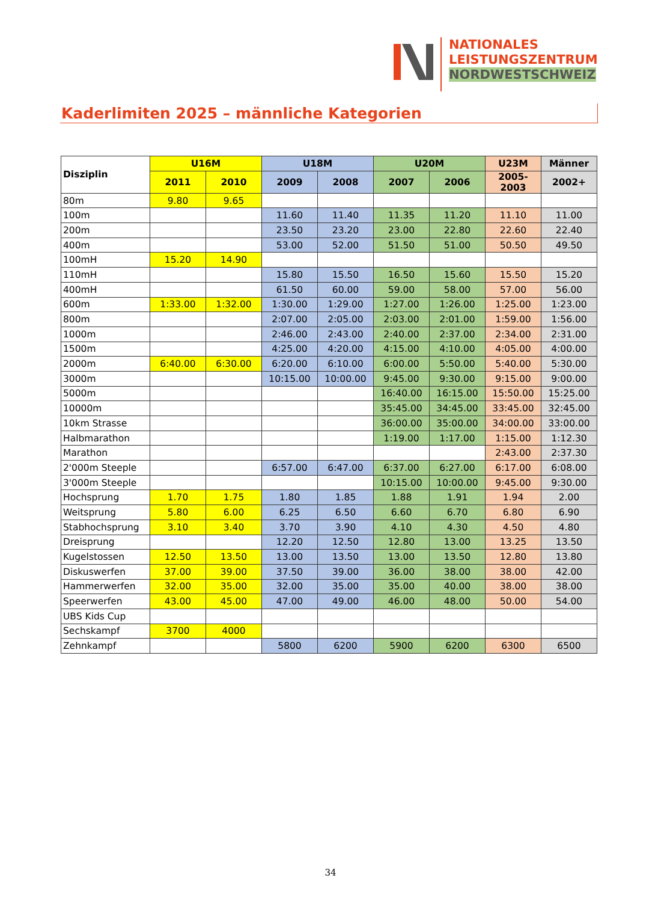NATIONALES
LEISTUNGSZENTRUM
NORDWESTSCHWEIZ
Kaderlimiten 2025 – männliche Kategorien
| Disziplin | U16M | | U18M | | U20M | | U23M | Männer |
| --- | --- | --- | --- | --- | --- | --- | --- | --- |
| | 2011 | 2010 | 2009 | 2008 | 2007 | 2006 | 2005-2003 | 2002+ |
| 80m | 9.80 | 9.65 | | | | | | |
| 100m | | | 11.60 | 11.40 | 11.35 | 11.20 | 11.10 | 11.00 |
| 200m | | | 23.50 | 23.20 | 23.00 | 22.80 | 22.60 | 22.40 |
| 400m | | | 53.00 | 52.00 | 51.50 | 51.00 | 50.50 | 49.50 |
| 100mH | 15.20 | 14.90 | | | | | | |
| 110mH | | | 15.80 | 15.50 | 16.50 | 15.60 | 15.50 | 15.20 |
| 400mH | | | 61.50 | 60.00 | 59.00 | 58.00 | 57.00 | 56.00 |
| 600m | 1:33.00 | 1:32.00 | 1:30.00 | 1:29.00 | 1:27.00 | 1:26.00 | 1:25.00 | 1:23.00 |
| 800m | | | 2:07.00 | 2:05.00 | 2:03.00 | 2:01.00 | 1:59.00 | 1:56.00 |
| 1000m | | | 2:46.00 | 2:43.00 | 2:40.00 | 2:37.00 | 2:34.00 | 2:31.00 |
| 1500m | | | 4:25.00 | 4:20.00 | 4:15.00 | 4:10.00 | 4:05.00 | 4:00.00 |
| 2000m | 6:40.00 | 6:30.00 | 6:20.00 | 6:10.00 | 6:00.00 | 5:50.00 | 5:40.00 | 5:30.00 |
| 3000m | | | 10:15.00 | 10:00.00 | 9:45.00 | 9:30.00 | 9:15.00 | 9:00.00 |
| 5000m | | | | | 16:40.00 | 16:15.00 | 15:50.00 | 15:25.00 |
| 10000m | | | | | 35:45.00 | 34:45.00 | 33:45.00 | 32:45.00 |
| 10km Strasse | | | | | 36:00.00 | 35:00.00 | 34:00.00 | 33:00.00 |
| Halbmarathon | | | | | 1:19.00 | 1:17.00 | 1:15.00 | 1:12.30 |
| Marathon | | | | | | | 2:43.00 | 2:37.30 |
| 2'000m Steeple | | | 6:57.00 | 6:47.00 | 6:37.00 | 6:27.00 | 6:17.00 | 6:08.00 |
| 3'000m Steeple | | | | | 10:15.00 | 10:00.00 | 9:45.00 | 9:30.00 |
| Hochsprung | 1.70 | 1.75 | 1.80 | 1.85 | 1.88 | 1.91 | 1.94 | 2.00 |
| Weitsprung | 5.80 | 6.00 | 6.25 | 6.50 | 6.60 | 6.70 | 6.80 | 6.90 |
| Stabhochsprung | 3.10 | 3.40 | 3.70 | 3.90 | 4.10 | 4.30 | 4.50 | 4.80 |
| Dreisprung | | | 12.20 | 12.50 | 12.80 | 13.00 | 13.25 | 13.50 |
| Kugelstossen | 12.50 | 13.50 | 13.00 | 13.50 | 13.00 | 13.50 | 12.80 | 13.80 |
| Diskuswerfen | 37.00 | 39.00 | 37.50 | 39.00 | 36.00 | 38.00 | 38.00 | 42.00 |
| Hammerwerfen | 32.00 | 35.00 | 32.00 | 35.00 | 35.00 | 40.00 | 38.00 | 38.00 |
| Speerwerfen | 43.00 | 45.00 | 47.00 | 49.00 | 46.00 | 48.00 | 50.00 | 54.00 |
| UBS Kids Cup | | | | | | | | |
| Sechskampf | 3700 | 4000 | | | | | | |
| Zehnkampf | | | 5800 | 6200 | 5900 | 6200 | 6300 | 6500 |
34